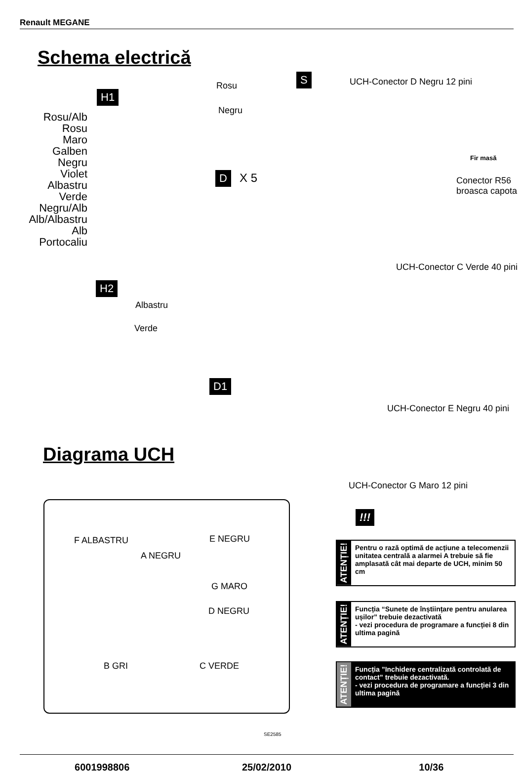Renault MEGANE
Schema electrică
H1
Rosu/Alb
Rosu
Maro
Galben
Negru
Violet
Albastru
Verde
Negru/Alb
Alb/Albastru
Alb
Portocaliu
Rosu
Negru
S UCH-Conector D Negru 12 pini
Fir masă
Conector R56
broasca capota
D X 5
UCH-Conector C Verde 40 pini
H2
Albastru
Verde
D1
UCH-Conector E Negru 40 pini
Diagrama UCH
UCH-Conector G Maro 12 pini
F ALBASTRU E NEGRU
A NEGRU
G MARO
D NEGRU
B GRI C VERDE
SE2585
!!!
ATENȚIE!
Pentru o rază optimă de acțiune a telecomenzii unitatea centrală a alarmei A trebuie să fie amplasată cât mai departe de UCH, minim 50 cm
ATENȚIE!
Funcția “Sunete de înștiințare pentru anularea ușilor” trebuie dezactivată
- vezi procedura de programare a funcției 8 din ultima pagină
ATENȚIE!
Funcția ”Inchidere centralizată controlată de contact” trebuie dezactivată.
- vezi procedura de programare a funcției 3 din ultima pagină
6001998806 25/02/2010 10/36